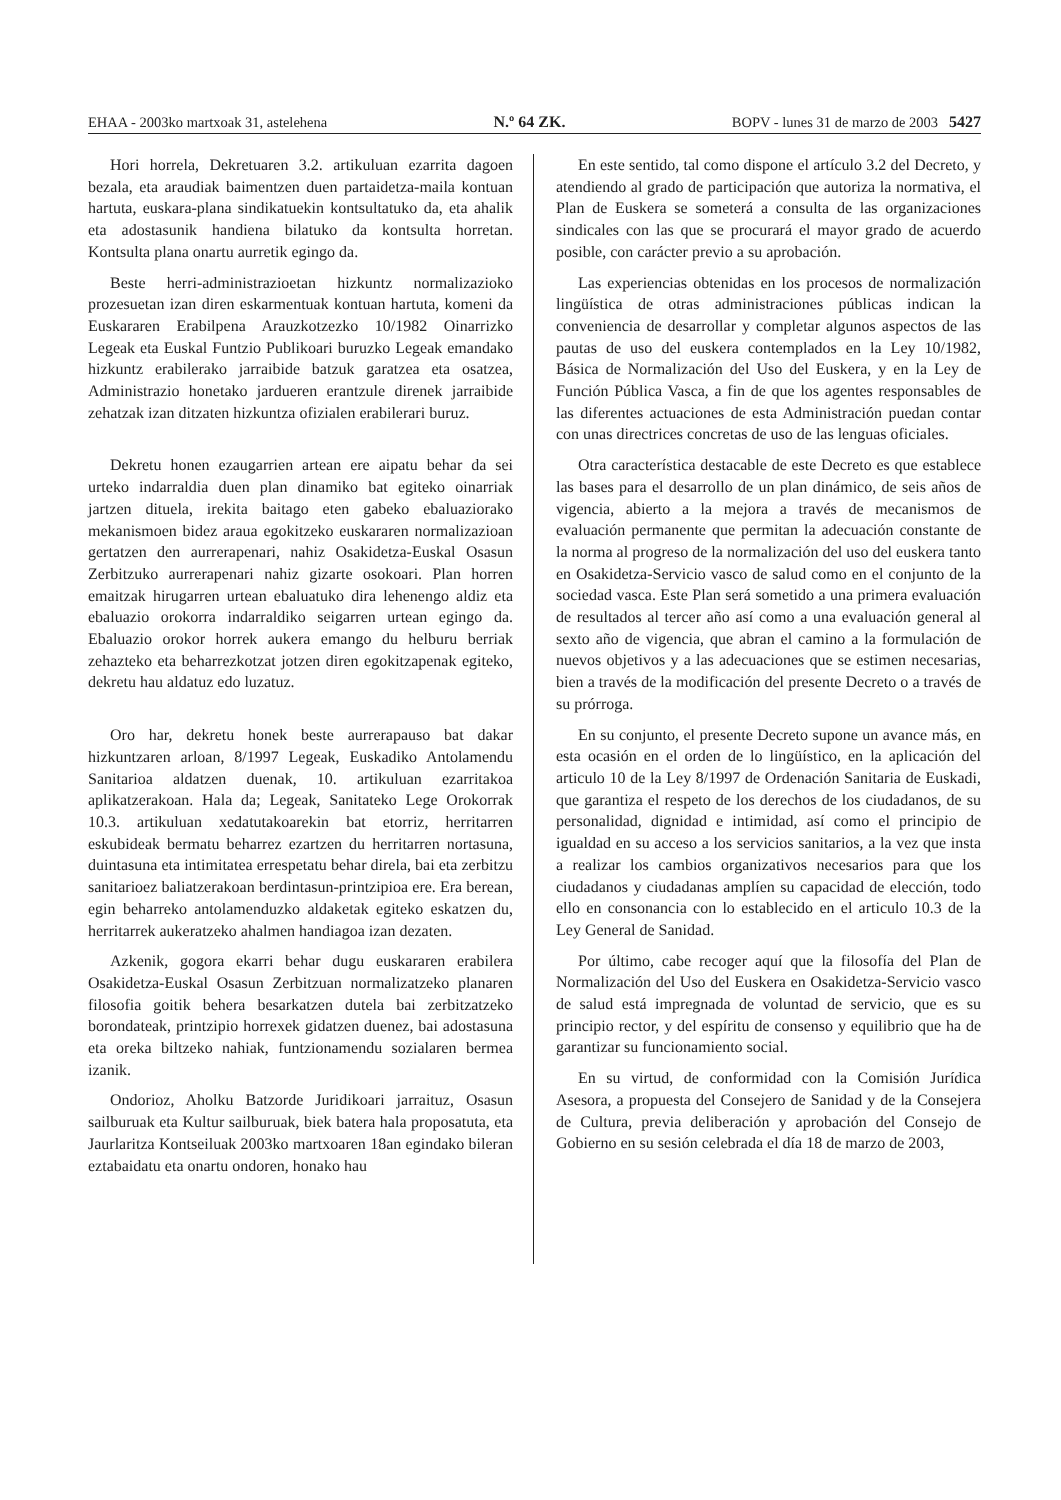EHAA - 2003ko martxoak 31, astelehena N.º 64 ZK. BOPV - lunes 31 de marzo de 2003 5427
Hori horrela, Dekretuaren 3.2. artikuluan ezarrita dagoen bezala, eta araudiak baimentzen duen partaidetza-maila kontuan hartuta, euskara-plana sindikatuekin kontsultatuko da, eta ahalik eta adostasunik handiena bilatuko da kontsulta horretan. Kontsulta plana onartu aurretik egingo da.
Beste herri-administrazioetan hizkuntz normalizazioko prozesuetan izan diren eskarmentuak kontuan hartuta, komeni da Euskararen Erabilpena Arauzkotzezko 10/1982 Oinarrizko Legeak eta Euskal Funtzio Publikoari buruzko Legeak emandako hizkuntz erabilerako jarraibide batzuk garatzea eta osatzea, Administrazio honetako jardueren erantzule direnek jarraibide zehatzak izan ditzaten hizkuntza ofizialen erabilerari buruz.
Dekretu honen ezaugarrien artean ere aipatu behar da sei urteko indarraldia duen plan dinamiko bat egiteko oinarriak jartzen dituela, irekita baitago eten gabeko ebaluaziorako mekanismoen bidez araua egokitzeko euskararen normalizazioan gertatzen den aurrerapenari, nahiz Osakidetza-Euskal Osasun Zerbitzuko aurrerapenari nahiz gizarte osokoari. Plan horren emaitzak hirugarren urtean ebaluatuko dira lehenengo aldiz eta ebaluazio orokorra indarraldiko seigarren urtean egingo da. Ebaluazio orokor horrek aukera emango du helburu berriak zehazteko eta beharrezkotzat jotzen diren egokitzapenak egiteko, dekretu hau aldatuz edo luzatuz.
Oro har, dekretu honek beste aurrerapauso bat dakar hizkuntzaren arloan, 8/1997 Legeak, Euskadiko Antolamendu Sanitarioa aldatzen duenak, 10. artikuluan ezarritakoa aplikatzerakoan. Hala da; Legeak, Sanitateko Lege Orokorrak 10.3. artikuluan xedatutakoarekin bat etorriz, herritarren eskubideak bermatu beharrez ezartzen du herritarren nortasuna, duintasuna eta intimitatea errespetatu behar direla, bai eta zerbitzu sanitarioez baliatzerakoan berdintasun-printzipioa ere. Era berean, egin beharreko antolamenduzko aldaketak egiteko eskatzen du, herritarrek aukeratzeko ahalmen handiagoa izan dezaten.
Azkenik, gogora ekarri behar dugu euskararen erabilera Osakidetza-Euskal Osasun Zerbitzuan normalizatzeko planaren filosofia goitik behera besarkatzen dutela bai zerbitzatzeko borondateak, printzipio horrexek gidatzen duenez, bai adostasuna eta oreka biltzeko nahiak, funtzionamendu sozialaren bermea izanik.
Ondorioz, Aholku Batzorde Juridikoari jarraituz, Osasun sailburuak eta Kultur sailburuak, biek batera hala proposatuta, eta Jaurlaritza Kontseiluak 2003ko martxoaren 18an egindako bileran eztabaidatu eta onartu ondoren, honako hau
En este sentido, tal como dispone el artículo 3.2 del Decreto, y atendiendo al grado de participación que autoriza la normativa, el Plan de Euskera se someterá a consulta de las organizaciones sindicales con las que se procurará el mayor grado de acuerdo posible, con carácter previo a su aprobación.
Las experiencias obtenidas en los procesos de normalización lingüística de otras administraciones públicas indican la conveniencia de desarrollar y completar algunos aspectos de las pautas de uso del euskera contemplados en la Ley 10/1982, Básica de Normalización del Uso del Euskera, y en la Ley de Función Pública Vasca, a fin de que los agentes responsables de las diferentes actuaciones de esta Administración puedan contar con unas directrices concretas de uso de las lenguas oficiales.
Otra característica destacable de este Decreto es que establece las bases para el desarrollo de un plan dinámico, de seis años de vigencia, abierto a la mejora a través de mecanismos de evaluación permanente que permitan la adecuación constante de la norma al progreso de la normalización del uso del euskera tanto en Osakidetza-Servicio vasco de salud como en el conjunto de la sociedad vasca. Este Plan será sometido a una primera evaluación de resultados al tercer año así como a una evaluación general al sexto año de vigencia, que abran el camino a la formulación de nuevos objetivos y a las adecuaciones que se estimen necesarias, bien a través de la modificación del presente Decreto o a través de su prórroga.
En su conjunto, el presente Decreto supone un avance más, en esta ocasión en el orden de lo lingüístico, en la aplicación del articulo 10 de la Ley 8/1997 de Ordenación Sanitaria de Euskadi, que garantiza el respeto de los derechos de los ciudadanos, de su personalidad, dignidad e intimidad, así como el principio de igualdad en su acceso a los servicios sanitarios, a la vez que insta a realizar los cambios organizativos necesarios para que los ciudadanos y ciudadanas amplíen su capacidad de elección, todo ello en consonancia con lo establecido en el articulo 10.3 de la Ley General de Sanidad.
Por último, cabe recoger aquí que la filosofía del Plan de Normalización del Uso del Euskera en Osakidetza-Servicio vasco de salud está impregnada de voluntad de servicio, que es su principio rector, y del espíritu de consenso y equilibrio que ha de garantizar su funcionamiento social.
En su virtud, de conformidad con la Comisión Jurídica Asesora, a propuesta del Consejero de Sanidad y de la Consejera de Cultura, previa deliberación y aprobación del Consejo de Gobierno en su sesión celebrada el día 18 de marzo de 2003,